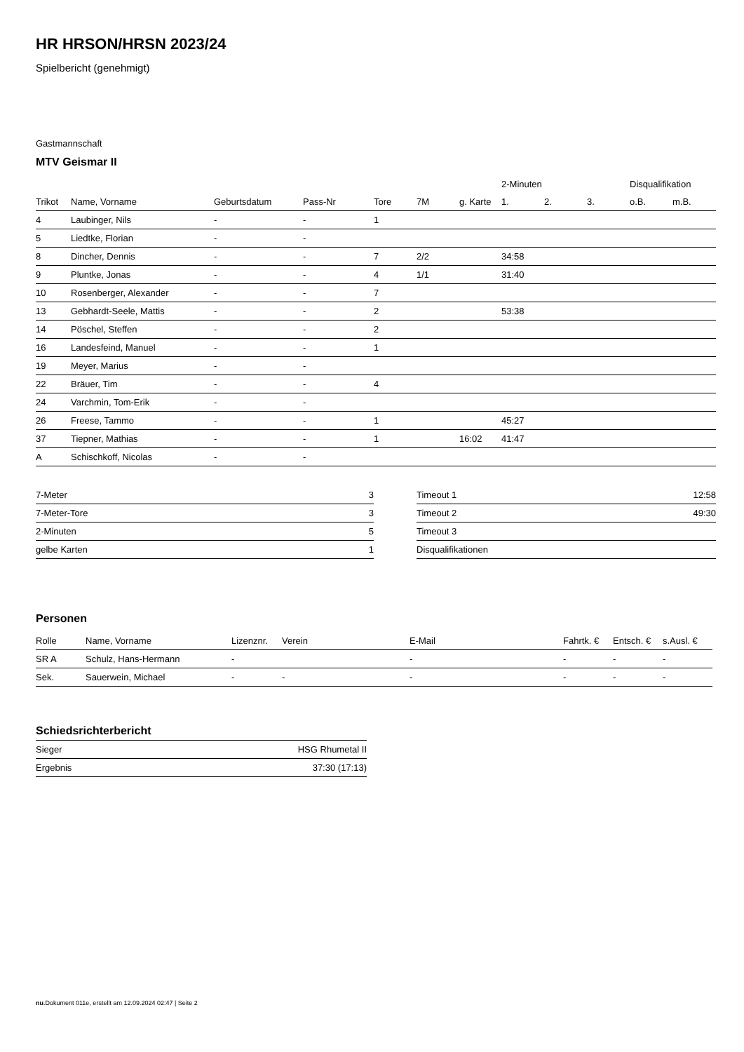HR HRSON/HRSN 2023/24
Spielbericht (genehmigt)
Gastmannschaft
MTV Geismar II
| | | | | | | | 2-Minuten | | | Disqualifikation | |
| --- | --- | --- | --- | --- | --- | --- | --- | --- | --- | --- | --- |
| Trikot | Name, Vorname | Geburtsdatum | Pass-Nr | Tore | 7M | g. Karte | 1. | 2. | 3. | o.B. | m.B. |
| 4 | Laubinger, Nils | - | - | 1 | | | | | | | |
| 5 | Liedtke, Florian | - | - | | | | | | | | |
| 8 | Dincher, Dennis | - | - | 7 | 2/2 | | 34:58 | | | | |
| 9 | Pluntke, Jonas | - | - | 4 | 1/1 | | 31:40 | | | | |
| 10 | Rosenberger, Alexander | - | - | 7 | | | | | | | |
| 13 | Gebhardt-Seele, Mattis | - | - | 2 | | | 53:38 | | | | |
| 14 | Pöschel, Steffen | - | - | 2 | | | | | | | |
| 16 | Landesfeind, Manuel | - | - | 1 | | | | | | | |
| 19 | Meyer, Marius | - | - | | | | | | | | |
| 22 | Bräuer, Tim | - | - | 4 | | | | | | | |
| 24 | Varchmin, Tom-Erik | - | - | | | | | | | | |
| 26 | Freese, Tammo | - | - | 1 | | | 45:27 | | | | |
| 37 | Tiepner, Mathias | - | - | 1 | | 16:02 | 41:47 | | | | |
| A | Schischkoff, Nicolas | - | - | | | | | | | | |
| 7-Meter | 3 |
| 7-Meter-Tore | 3 |
| 2-Minuten | 5 |
| gelbe Karten | 1 |
| Timeout 1 | 12:58 |
| Timeout 2 | 49:30 |
| Timeout 3 | |
| Disqualifikationen | |
Personen
| Rolle | Name, Vorname | Lizenznr. | Verein | E-Mail | Fahrtk. € | Entsch. € | s.Ausl. € |
| --- | --- | --- | --- | --- | --- | --- | --- |
| SR A | Schulz, Hans-Hermann | - | | - | - | - | - |
| Sek. | Sauerwein, Michael | - | - | - | - | - | - |
Schiedsrichterbericht
| Sieger | HSG Rhumetal II |
| Ergebnis | 37:30 (17:13) |
nu.Dokument 011e, erstellt am 12.09.2024 02:47 | Seite 2